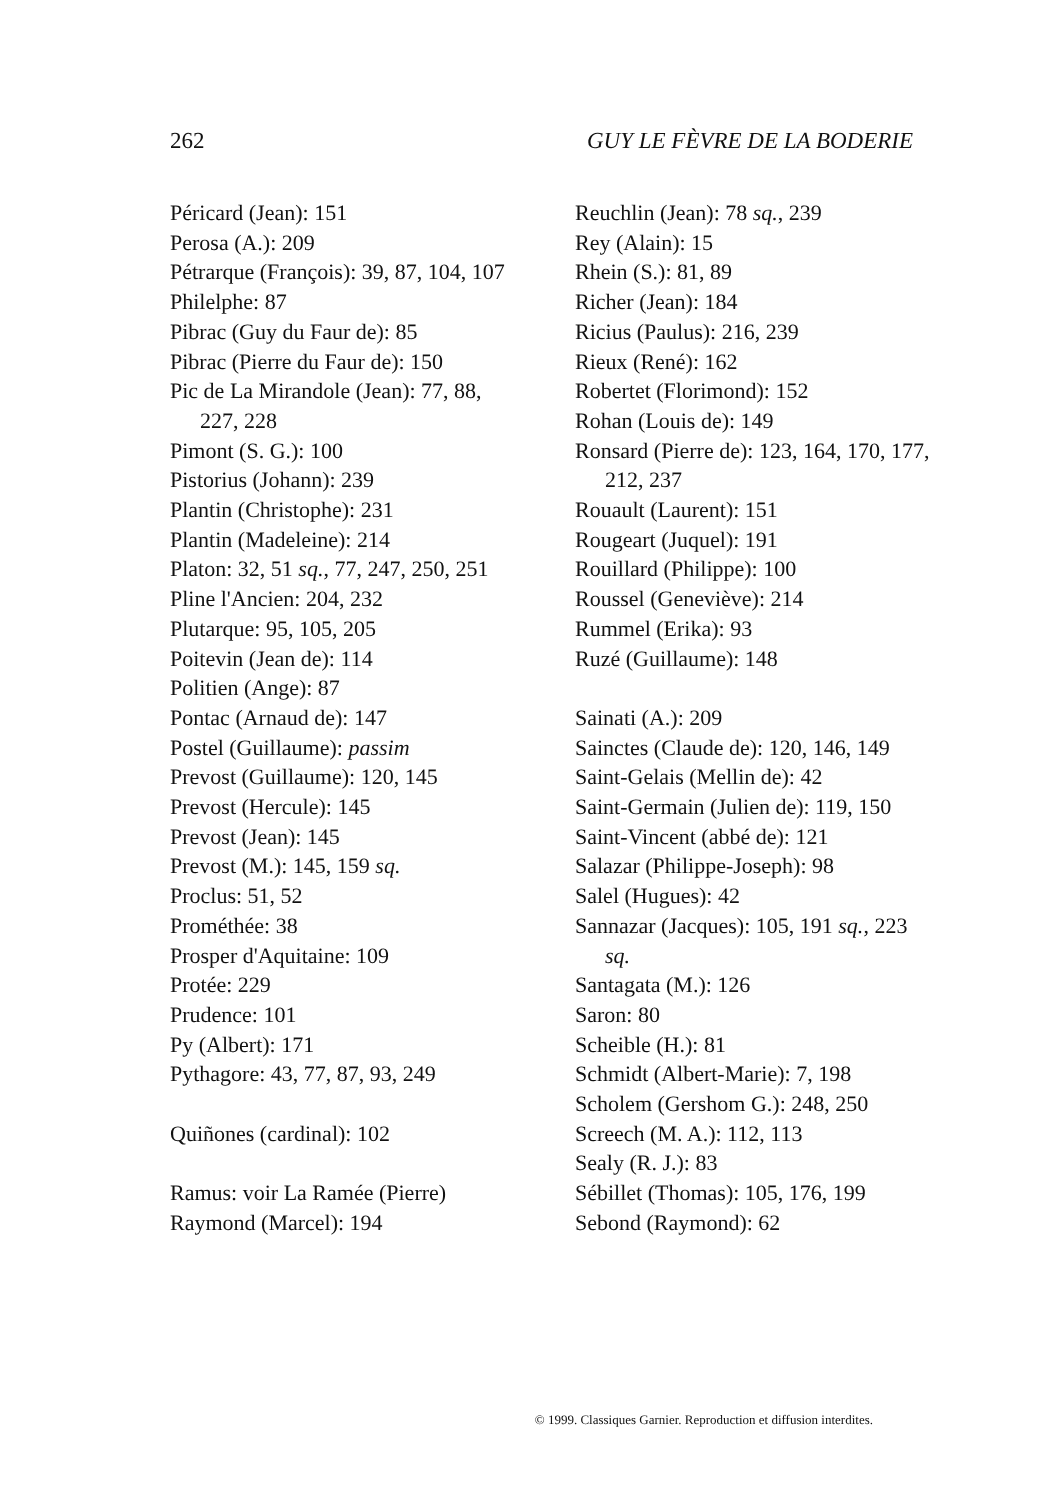262 GUY LE FÈVRE DE LA BODERIE
Péricard (Jean): 151
Perosa (A.): 209
Pétrarque (François): 39, 87, 104, 107
Philelphe: 87
Pibrac (Guy du Faur de): 85
Pibrac (Pierre du Faur de): 150
Pic de La Mirandole (Jean): 77, 88, 227, 228
Pimont (S. G.): 100
Pistorius (Johann): 239
Plantin (Christophe): 231
Plantin (Madeleine): 214
Platon: 32, 51 sq., 77, 247, 250, 251
Pline l'Ancien: 204, 232
Plutarque: 95, 105, 205
Poitevin (Jean de): 114
Politien (Ange): 87
Pontac (Arnaud de): 147
Postel (Guillaume): passim
Prevost (Guillaume): 120, 145
Prevost (Hercule): 145
Prevost (Jean): 145
Prevost (M.): 145, 159 sq.
Proclus: 51, 52
Prométhée: 38
Prosper d'Aquitaine: 109
Protée: 229
Prudence: 101
Py (Albert): 171
Pythagore: 43, 77, 87, 93, 249
Quiñones (cardinal): 102
Ramus: voir La Ramée (Pierre)
Raymond (Marcel): 194
Reuchlin (Jean): 78 sq., 239
Rey (Alain): 15
Rhein (S.): 81, 89
Richer (Jean): 184
Ricius (Paulus): 216, 239
Rieux (René): 162
Robertet (Florimond): 152
Rohan (Louis de): 149
Ronsard (Pierre de): 123, 164, 170, 177, 212, 237
Rouault (Laurent): 151
Rougeart (Juquel): 191
Rouillard (Philippe): 100
Roussel (Geneviève): 214
Rummel (Erika): 93
Ruzé (Guillaume): 148
Sainati (A.): 209
Sainctes (Claude de): 120, 146, 149
Saint-Gelais (Mellin de): 42
Saint-Germain (Julien de): 119, 150
Saint-Vincent (abbé de): 121
Salazar (Philippe-Joseph): 98
Salel (Hugues): 42
Sannazar (Jacques): 105, 191 sq., 223 sq.
Santagata (M.): 126
Saron: 80
Scheible (H.): 81
Schmidt (Albert-Marie): 7, 198
Scholem (Gershom G.): 248, 250
Screech (M. A.): 112, 113
Sealy (R. J.): 83
Sébillet (Thomas): 105, 176, 199
Sebond (Raymond): 62
© 1999. Classiques Garnier. Reproduction et diffusion interdites.